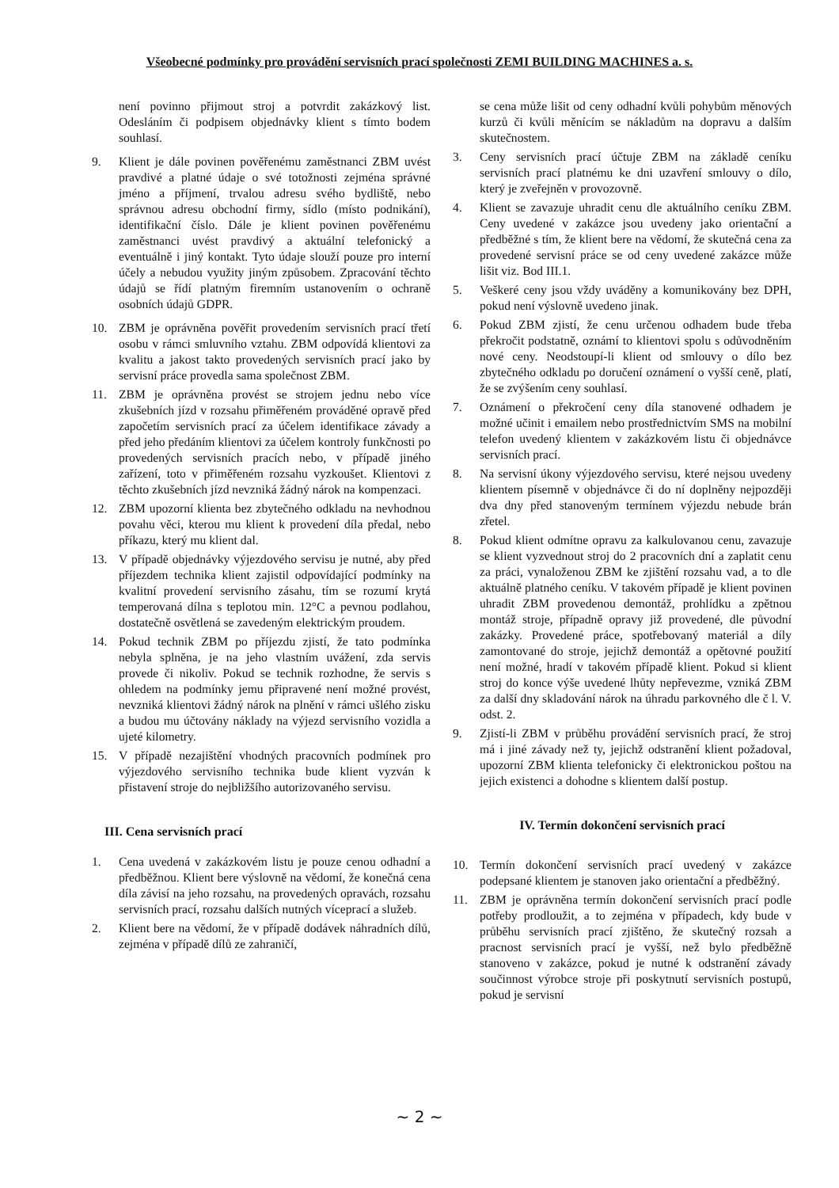Všeobecné podmínky pro provádění servisních prací společnosti ZEMI BUILDING MACHINES a. s.
není povinno přijmout stroj a potvrdit zakázkový list. Odesláním či podpisem objednávky klient s tímto bodem souhlasí.
9. Klient je dále povinen pověřenému zaměstnanci ZBM uvést pravdivé a platné údaje o své totožnosti zejména správné jméno a příjmení, trvalou adresu svého bydliště, nebo správnou adresu obchodní firmy, sídlo (místo podnikání), identifikační číslo. Dále je klient povinen pověřenému zaměstnanci uvést pravdivý a aktuální telefonický a eventuálně i jiný kontakt. Tyto údaje slouží pouze pro interní účely a nebudou využity jiným způsobem. Zpracování těchto údajů se řídí platným firemním ustanovením o ochraně osobních údajů GDPR.
10. ZBM je oprávněna pověřit provedením servisních prací třetí osobu v rámci smluvního vztahu. ZBM odpovídá klientovi za kvalitu a jakost takto provedených servisních prací jako by servisní práce provedla sama společnost ZBM.
11. ZBM je oprávněna provést se strojem jednu nebo více zkušebních jízd v rozsahu přiměřeném prováděné opravě před započetím servisních prací za účelem identifikace závady a před jeho předáním klientovi za účelem kontroly funkčnosti po provedených servisních pracích nebo, v případě jiného zařízení, toto v přiměřeném rozsahu vyzkoušet. Klientovi z těchto zkušebních jízd nevzniká žádný nárok na kompenzaci.
12. ZBM upozorní klienta bez zbytečného odkladu na nevhodnou povahu věci, kterou mu klient k provedení díla předal, nebo příkazu, který mu klient dal.
13. V případě objednávky výjezdového servisu je nutné, aby před příjezdem technika klient zajistil odpovídající podmínky na kvalitní provedení servisního zásahu, tím se rozumí krytá temperovaná dílna s teplotou min. 12°C a pevnou podlahou, dostatečně osvětlená se zavedeným elektrickým proudem.
14. Pokud technik ZBM po příjezdu zjistí, že tato podmínka nebyla splněna, je na jeho vlastním uvážení, zda servis provede či nikoliv. Pokud se technik rozhodne, že servis s ohledem na podmínky jemu připravené není možné provést, nevzniká klientovi žádný nárok na plnění v rámci ušlého zisku a budou mu účtovány náklady na výjezd servisního vozidla a ujeté kilometry.
15. V případě nezajištění vhodných pracovních podmínek pro výjezdového servisního technika bude klient vyzván k přistavení stroje do nejbližšího autorizovaného servisu.
III. Cena servisních prací
1. Cena uvedená v zakázkovém listu je pouze cenou odhadní a předběžnou. Klient bere výslovně na vědomí, že konečná cena díla závisí na jeho rozsahu, na provedených opravách, rozsahu servisních prací, rozsahu dalších nutných víceprací a služeb.
2. Klient bere na vědomí, že v případě dodávek náhradních dílů, zejména v případě dílů ze zahraničí,
se cena může lišit od ceny odhadní kvůli pohybům měnových kurzů či kvůli měnícím se nákladům na dopravu a dalším skutečnostem.
3. Ceny servisních prací účtuje ZBM na základě ceníku servisních prací platnému ke dni uzavření smlouvy o dílo, který je zveřejněn v provozovně.
4. Klient se zavazuje uhradit cenu dle aktuálního ceníku ZBM. Ceny uvedené v zakázce jsou uvedeny jako orientační a předběžné s tím, že klient bere na vědomí, že skutečná cena za provedené servisní práce se od ceny uvedené zakázce může lišit viz. Bod III.1.
5. Veškeré ceny jsou vždy uváděny a komunikovány bez DPH, pokud není výslovně uvedeno jinak.
6. Pokud ZBM zjistí, že cenu určenou odhadem bude třeba překročit podstatně, oznámí to klientovi spolu s odůvodněním nové ceny. Neodstoupí-li klient od smlouvy o dílo bez zbytečného odkladu po doručení oznámení o vyšší ceně, platí, že se zvýšením ceny souhlasí.
7. Oznámení o překročení ceny díla stanovené odhadem je možné učinit i emailem nebo prostřednictvím SMS na mobilní telefon uvedený klientem v zakázkovém listu či objednávce servisních prací.
8. Na servisní úkony výjezdového servisu, které nejsou uvedeny klientem písemně v objednávce či do ní doplněny nejpozději dva dny před stanoveným termínem výjezdu nebude brán zřetel.
8. Pokud klient odmítne opravu za kalkulovanou cenu, zavazuje se klient vyzvednout stroj do 2 pracovních dní a zaplatit cenu za práci, vynaloženou ZBM ke zjištění rozsahu vad, a to dle aktuálně platného ceníku. V takovém případě je klient povinen uhradit ZBM provedenou demontáž, prohlídku a zpětnou montáž stroje, případně opravy již provedené, dle původní zakázky. Provedené práce, spotřebovaný materiál a díly zamontované do stroje, jejichž demontáž a opětovné použití není možné, hradí v takovém případě klient. Pokud si klient stroj do konce výše uvedené lhůty nepřevezme, vzniká ZBM za další dny skladování nárok na úhradu parkovného dle č l. V. odst. 2.
9. Zjistí-li ZBM v průběhu provádění servisních prací, že stroj má i jiné závady než ty, jejichž odstranění klient požadoval, upozorní ZBM klienta telefonicky či elektronickou poštou na jejich existenci a dohodne s klientem další postup.
IV. Termín dokončení servisních prací
10. Termín dokončení servisních prací uvedený v zakázce podepsané klientem je stanoven jako orientační a předběžný.
11. ZBM je oprávněna termín dokončení servisních prací podle potřeby prodloužit, a to zejména v případech, kdy bude v průběhu servisních prací zjištěno, že skutečný rozsah a pracnost servisních prací je vyšší, než bylo předběžně stanoveno v zakázce, pokud je nutné k odstranění závady součinnost výrobce stroje při poskytnutí servisních postupů, pokud je servisní
~ 2 ~